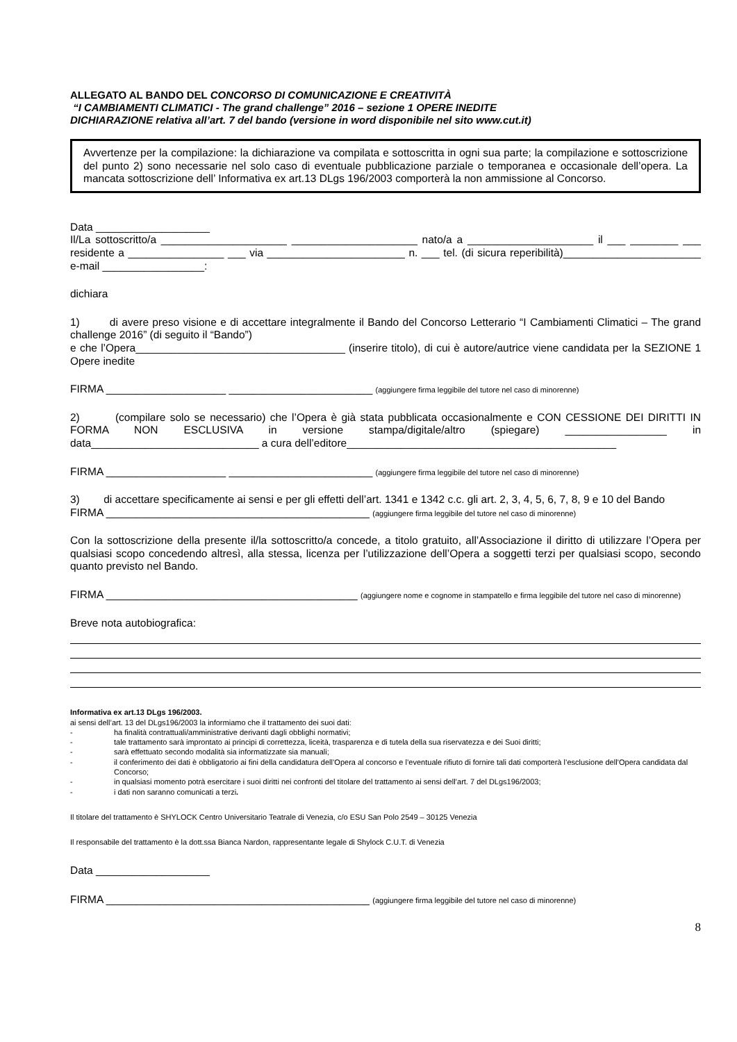ALLEGATO AL BANDO DEL CONCORSO DI COMUNICAZIONE E CREATIVITÀ
“I CAMBIAMENTI CLIMATICI - The grand challenge” 2016 – sezione 1 OPERE INEDITE
DICHIARAZIONE relativa all’art. 7 del bando (versione in word disponibile nel sito www.cut.it)
Avvertenze per la compilazione: la dichiarazione va compilata e sottoscritta in ogni sua parte; la compilazione e sottoscrizione del punto 2) sono necessarie nel solo caso di eventuale pubblicazione parziale o temporanea e occasionale dell’opera. La mancata sottoscrizione dell’ Informativa ex art.13 DLgs 196/2003 comporterà la non ammissione al Concorso.
Data ___________________
Il/La sottoscritto/a _____________________ _____________________ nato/a a _____________________ il ___ ________ ___ residente a ________________ ___ via _______________________ n. ___ tel. (di sicura reperibilità)_______________________ e-mail _________________:
dichiara
1) di avere preso visione e di accettare integralmente il Bando del Concorso Letterario “I Cambiamenti Climatici – The grand challenge 2016” (di seguito il “Bando”)
e che l’Opera___________________________________ (inserire titolo), di cui è autore/autrice viene candidata per la SEZIONE 1 Opere inedite
FIRMA ____________________ ________________________ (aggiungere firma leggibile del tutore nel caso di minorenne)
2) (compilare solo se necessario) che l’Opera è già stata pubblicata occasionalmente e CON CESSIONE DEI DIRITTI IN FORMA NON ESCLUSIVA in versione stampa/digitale/altro (spiegare) _________________ in data____________________________ a cura dell’editore_____________________________________________
FIRMA ____________________ ________________________ (aggiungere firma leggibile del tutore nel caso di minorenne)
3) di accettare specificamente ai sensi e per gli effetti dell’art. 1341 e 1342 c.c. gli art. 2, 3, 4, 5, 6, 7, 8, 9 e 10 del Bando
FIRMA ____________________________________________ (aggiungere firma leggibile del tutore nel caso di minorenne)
Con la sottoscrizione della presente il/la sottoscritto/a concede, a titolo gratuito, all’Associazione il diritto di utilizzare l’Opera per qualsiasi scopo concedendo altresì, alla stessa, licenza per l’utilizzazione dell’Opera a soggetti terzi per qualsiasi scopo, secondo quanto previsto nel Bando.
FIRMA __________________________________________ (aggiungere nome e cognome in stampatello e firma leggibile del tutore nel caso di minorenne)
Breve nota autobiografica:
Informativa ex art.13 DLgs 196/2003.
ai sensi dell’art. 13 del DLgs196/2003 la informiamo che il trattamento dei suoi dati:
- ha finalità contrattuali/amministrative derivanti dagli obblighi normativi;
- tale trattamento sarà improntato ai principi di correttezza, liceità, trasparenza e di tutela della sua riservatezza e dei Suoi diritti;
- sarà effettuato secondo modalità sia informatizzate sia manuali;
- il conferimento dei dati è obbligatorio ai fini della candidatura dell’Opera al concorso e l’eventuale rifiuto di fornire tali dati comporterà l’esclusione dell’Opera candidata dal Concorso;
- in qualsiasi momento potrà esercitare i suoi diritti nei confronti del titolare del trattamento ai sensi dell’art. 7 del DLgs196/2003;
- i dati non saranno comunicati a terzi.
Il titolare del trattamento è SHYLOCK Centro Universitario Teatrale di Venezia, c/o ESU San Polo 2549 – 30125 Venezia
Il responsabile del trattamento è la dott.ssa Bianca Nardon, rappresentante legale di Shylock C.U.T. di Venezia
Data ___________________
FIRMA ____________________________________________ (aggiungere firma leggibile del tutore nel caso di minorenne)
8